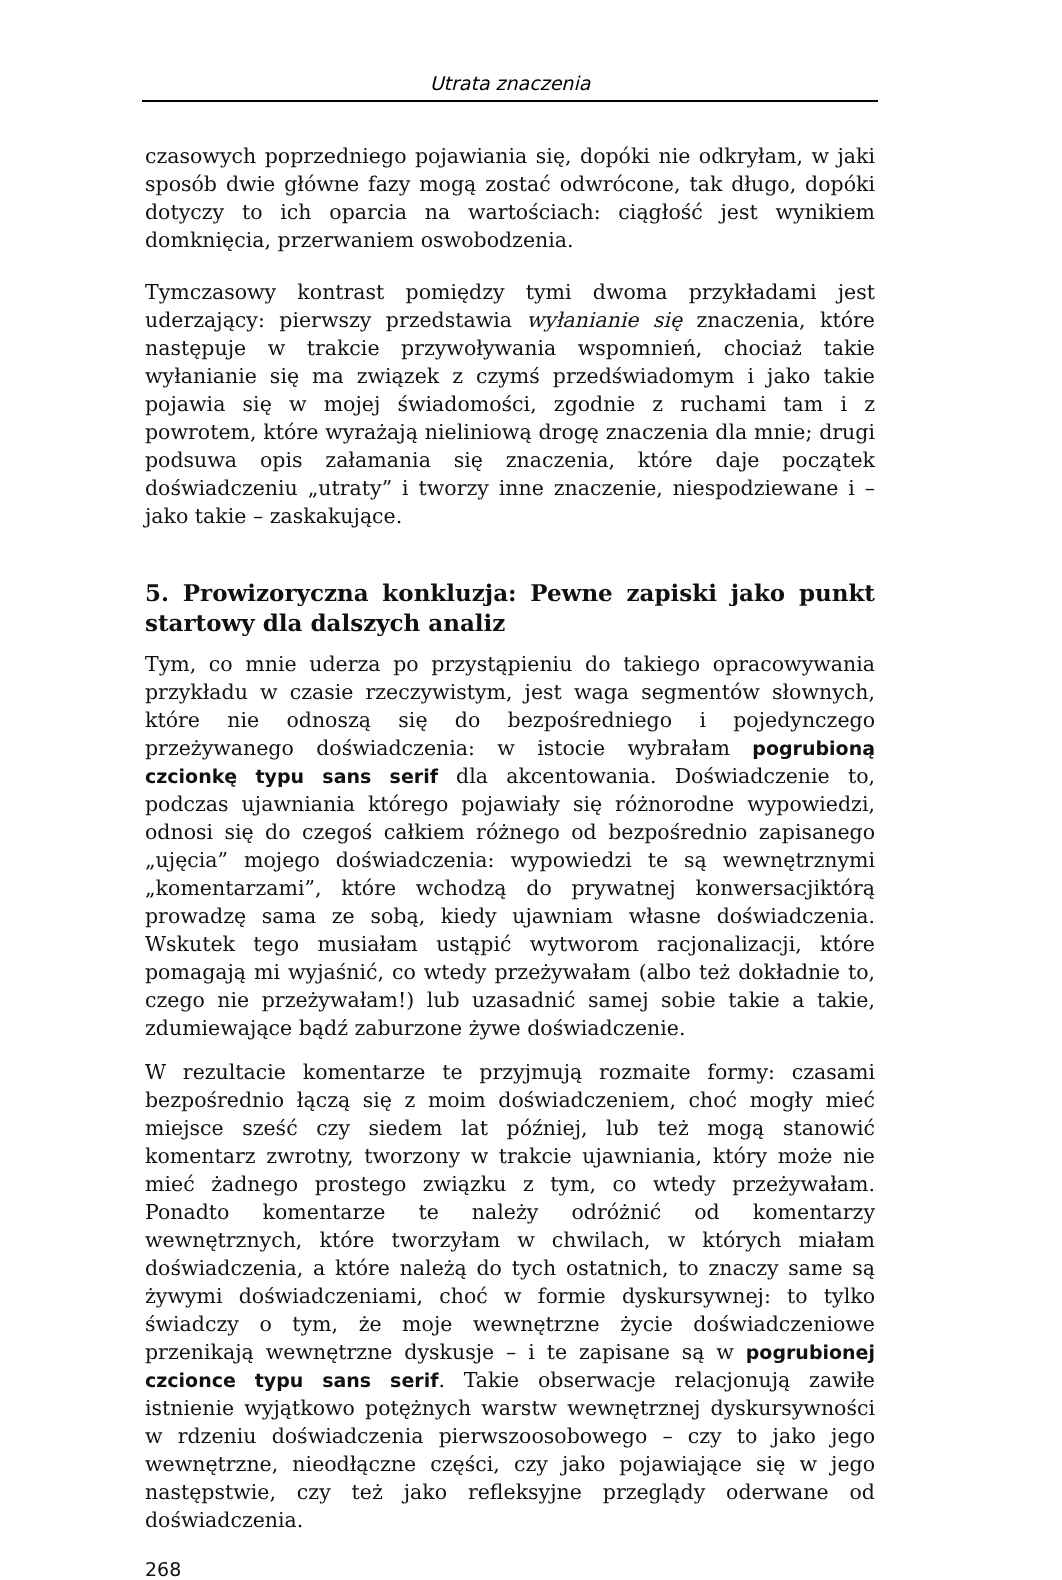Utrata znaczenia
czasowych poprzedniego pojawiania się, dopóki nie odkryłam, w jaki sposób dwie główne fazy mogą zostać odwrócone, tak długo, dopóki dotyczy to ich oparcia na wartościach: ciągłość jest wynikiem domknięcia, przerwaniem oswobodzenia.
Tymczasowy kontrast pomiędzy tymi dwoma przykładami jest uderzający: pierwszy przedstawia wyłanianie się znaczenia, które następuje w trakcie przywoływania wspomnień, chociaż takie wyłanianie się ma związek z czymś przedświadomym i jako takie pojawia się w mojej świadomości, zgodnie z ruchami tam i z powrotem, które wyrażają nieliniową drogę znaczenia dla mnie; drugi podsuwa opis załamania się znaczenia, które daje początek doświadczeniu „utraty” i tworzy inne znaczenie, niespodziewane i – jako takie – zaskakujące.
5. Prowizoryczna konkluzja: Pewne zapiski jako punkt startowy dla dalszych analiz
Tym, co mnie uderza po przystąpieniu do takiego opracowywania przykładu w czasie rzeczywistym, jest waga segmentów słownych, które nie odnoszą się do bezpośredniego i pojedynczego przeżywanego doświadczenia: w istocie wybrałam pogrubioną czcionkę typu sans serif dla akcentowania. Doświadczenie to, podczas ujawniania którego pojawiały się różnorodne wypowiedzi, odnosi się do czegoś całkiem różnego od bezpośrednio zapisanego „ujęcia” mojego doświadczenia: wypowiedzi te są wewnętrznymi „komentarzami”, które wchodzą do prywatnej konwersacjiktórą prowadzę sama ze sobą, kiedy ujawniam własne doświadczenia. Wskutek tego musiałam ustąpić wytworom racjonalizacji, które pomagają mi wyjaśnić, co wtedy przeżywałam (albo też dokładnie to, czego nie przeżywałam!) lub uzasadnić samej sobie takie a takie, zdumiewające bądź zaburzone żywe doświadczenie.
W rezultacie komentarze te przyjmują rozmaite formy: czasami bezpośrednio łączą się z moim doświadczeniem, choć mogły mieć miejsce sześć czy siedem lat później, lub też mogą stanowić komentarz zwrotny, tworzony w trakcie ujawniania, który może nie mieć żadnego prostego związku z tym, co wtedy przeżywałam. Ponadto komentarze te należy odróżnić od komentarzy wewnętrznych, które tworzyłam w chwilach, w których miałam doświadczenia, a które należą do tych ostatnich, to znaczy same są żywymi doświadczeniami, choć w formie dyskursywnej: to tylko świadczy o tym, że moje wewnętrzne życie doświadczeniowe przenikają wewnętrzne dyskusje – i te zapisane są w pogrubionej czcionce typu sans serif. Takie obserwacje relacjonują zawiłe istnienie wyjątkowo potężnych warstw wewnętrznej dyskursywności w rdzeniu doświadczenia pierwszoosobowego – czy to jako jego wewnętrzne, nieodłączne części, czy jako pojawiające się w jego następstwie, czy też jako refleksyjne przeglądy oderwane od doświadczenia.
268